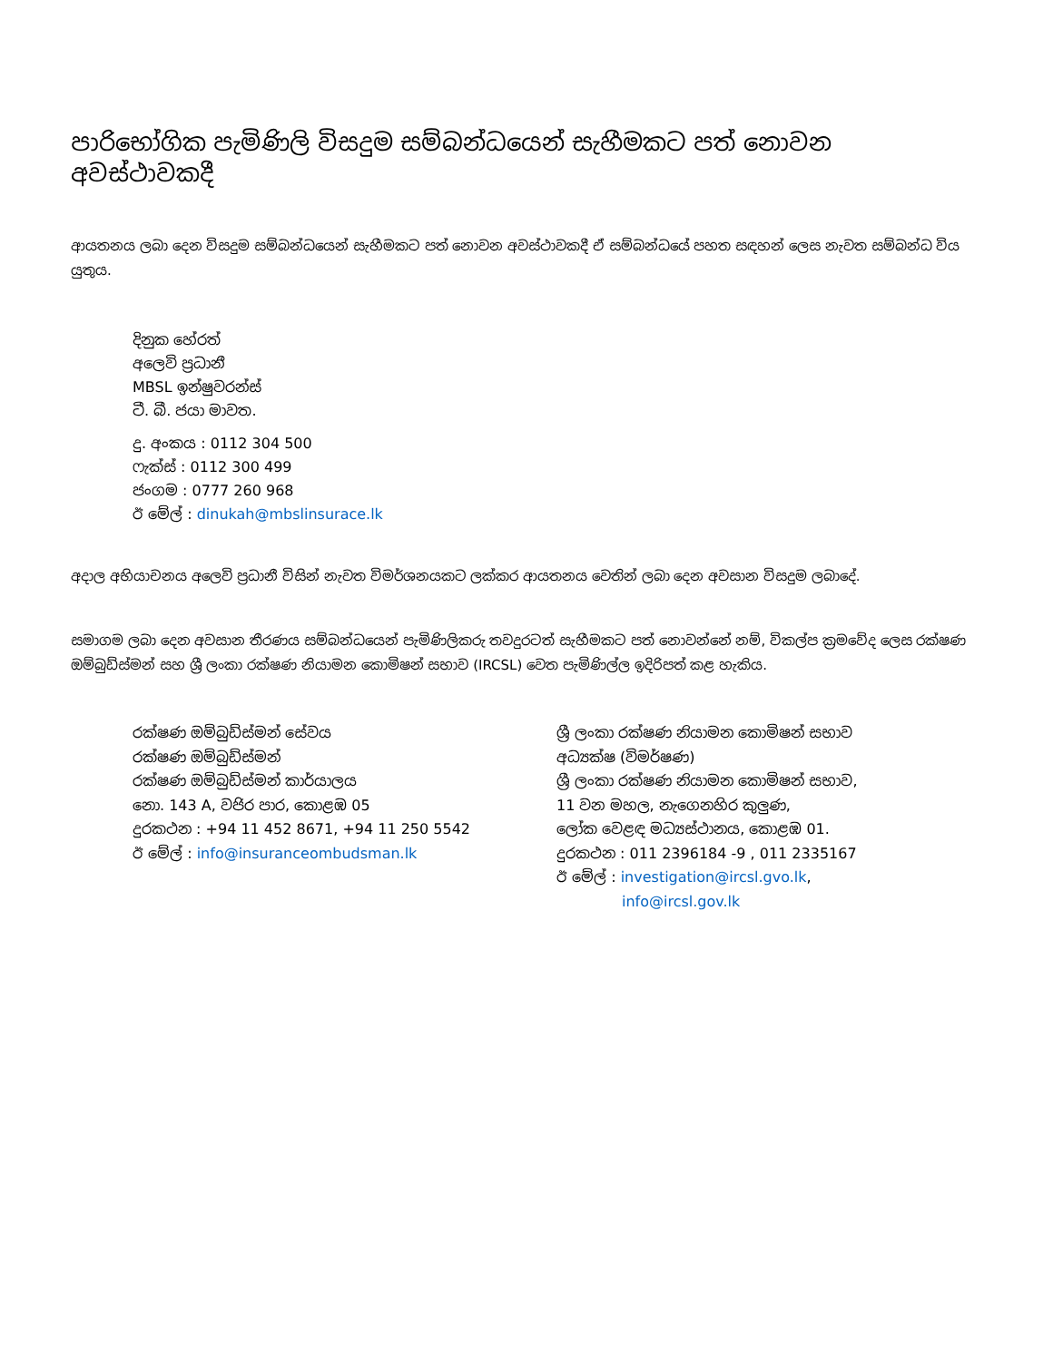පාරිභෝගික පැමිණිලි විසදුම සම්බන්ධයෙන් සැහීමකට පත් නොවන අවස්ථාවකදී
ආයතනය ලබා දෙන විසදුම සම්බන්ධයෙන් සැහීමකට පත් නොවන අවස්ථාවකදී ඒ සම්බන්ධයේ පහත සඳහන් ලෙස නැවත සම්බන්ධ විය යුතුය.
දිනුක හේරත්
අලෙවි ප්‍රධානී
MBSL ඉන්ෂුවරන්ස්
ටී. බී. ජයා මාවත.
දු. අංකය : 0112 304 500
ෆැක්ස් : 0112 300 499
ජංගම : 0777 260 968
ඊ මේල් : dinukah@mbslinsurace.lk
අදාල අභියාචනය අලෙවි ප්‍රධානී විසින් නැවත විමර්ශනයකට ලක්කර ආයතනය වෙතින් ලබා දෙන අවසාන විසදුම ලබාදේ.
සමාගම ලබා දෙන අවසාන තීරණය සම්බන්ධයෙන් පැමිණිලිකරු තවදුරටත් සැහීමකට පත් නොවන්නේ නම්, විකල්ප ක්‍රමවේද ලෙස රක්ෂණ ඔම්බුඩ්ස්මන් සහ ශ්‍රී ලංකා රක්ෂණ නියාමන කොමිෂන් සභාව (IRCSL) වෙත පැමිණිල්ල ඉදිරිපත් කළ හැකිය.
රක්ෂණ ඔම්බුඩ්ස්මන් සේවය
රක්ෂණ ඔම්බුඩ්ස්මන්
රක්ෂණ ඔම්බුඩ්ස්මන් කාර්යාලය
නො. 143 A, වජිර පාර, කොළඹ 05
දුරකථන : +94 11 452 8671, +94 11 250 5542
ඊ මේල් : info@insuranceombudsman.lk
ශ්‍රී ලංකා රක්ෂණ නියාමන කොමිෂන් සභාව
අධ්‍යක්ෂ (විමර්ෂණ)
ශ්‍රී ලංකා රක්ෂණ නියාමන කොමිෂන් සභාව,
11 වන මහල, නැගෙනහිර කුලුණ,
ලෝක වෙළඳ මධ්‍යස්ථානය, කොළඹ 01.
දුරකථන : 011 2396184 -9 , 011 2335167
ඊ මේල් : investigation@ircsl.gvo.lk,
info@ircsl.gov.lk